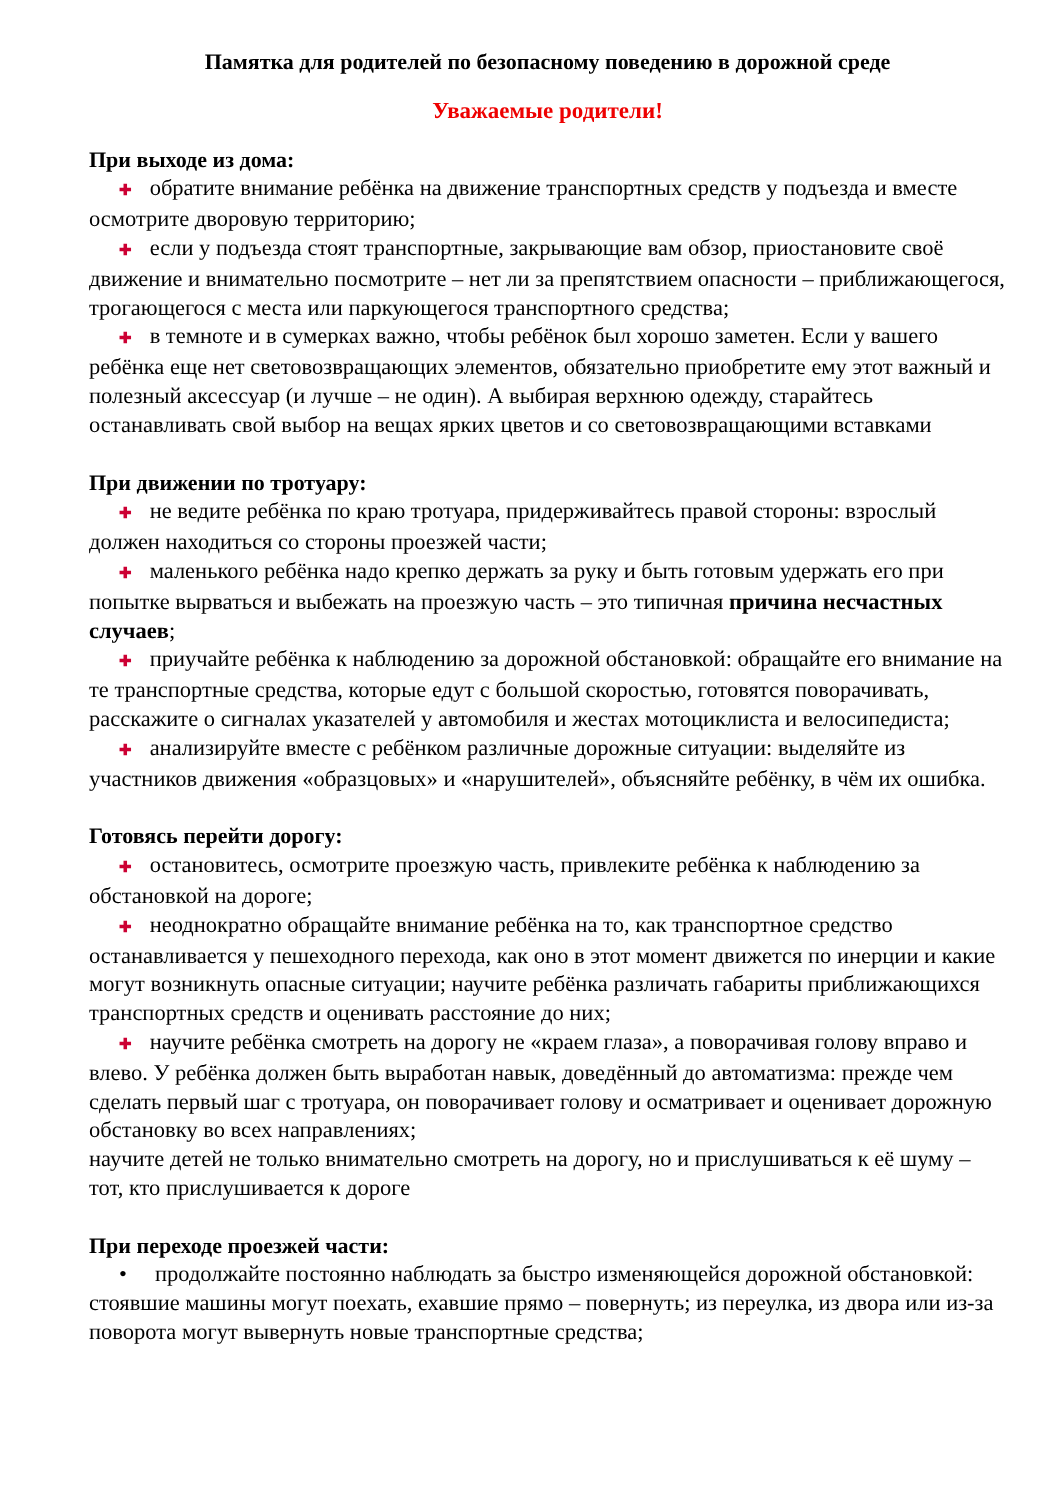Памятка для родителей по безопасному поведению в дорожной среде
Уважаемые родители!
При выходе из дома:
✚ обратите внимание ребёнка на движение транспортных средств у подъезда и вместе осмотрите дворовую территорию;
✚ если у подъезда стоят транспортные, закрывающие вам обзор, приостановите своё движение и внимательно посмотрите – нет ли за препятствием опасности – приближающегося, трогающегося с места или паркующегося транспортного средства;
✚ в темноте и в сумерках важно, чтобы ребёнок был хорошо заметен. Если у вашего ребёнка еще нет световозвращающих элементов, обязательно приобретите ему этот важный и полезный аксессуар (и лучше – не один). А выбирая верхнюю одежду, старайтесь останавливать свой выбор на вещах ярких цветов и со световозвращающими вставками
При движении по тротуару:
✚ не ведите ребёнка по краю тротуара, придерживайтесь правой стороны: взрослый должен находиться со стороны проезжей части;
✚ маленького ребёнка надо крепко держать за руку и быть готовым удержать его при попытке вырваться и выбежать на проезжую часть – это типичная причина несчастных случаев;
✚ приучайте ребёнка к наблюдению за дорожной обстановкой: обращайте его внимание на те транспортные средства, которые едут с большой скоростью, готовятся поворачивать, расскажите о сигналах указателей у автомобиля и жестах мотоциклиста и велосипедиста;
✚ анализируйте вместе с ребёнком различные дорожные ситуации: выделяйте из участников движения «образцовых» и «нарушителей», объясняйте ребёнку, в чём их ошибка.
Готовясь перейти дорогу:
✚ остановитесь, осмотрите проезжую часть, привлеките ребёнка к наблюдению за обстановкой на дороге;
✚ неоднократно обращайте внимание ребёнка на то, как транспортное средство останавливается у пешеходного перехода, как оно в этот момент движется по инерции и какие могут возникнуть опасные ситуации; научите ребёнка различать габариты приближающихся транспортных средств и оценивать расстояние до них;
✚ научите ребёнка смотреть на дорогу не «краем глаза», а поворачивая голову вправо и влево. У ребёнка должен быть выработан навык, доведённый до автоматизма: прежде чем сделать первый шаг с тротуара, он поворачивает голову и осматривает и оценивает дорожную обстановку во всех направлениях;
научите детей не только внимательно смотреть на дорогу, но и прислушиваться к её шуму – тот, кто прислушивается к дороге
При переходе проезжей части:
• продолжайте постоянно наблюдать за быстро изменяющейся дорожной обстановкой: стоявшие машины могут поехать, ехавшие прямо – повернуть; из переулка, из двора или из-за поворота могут вывернуть новые транспортные средства;